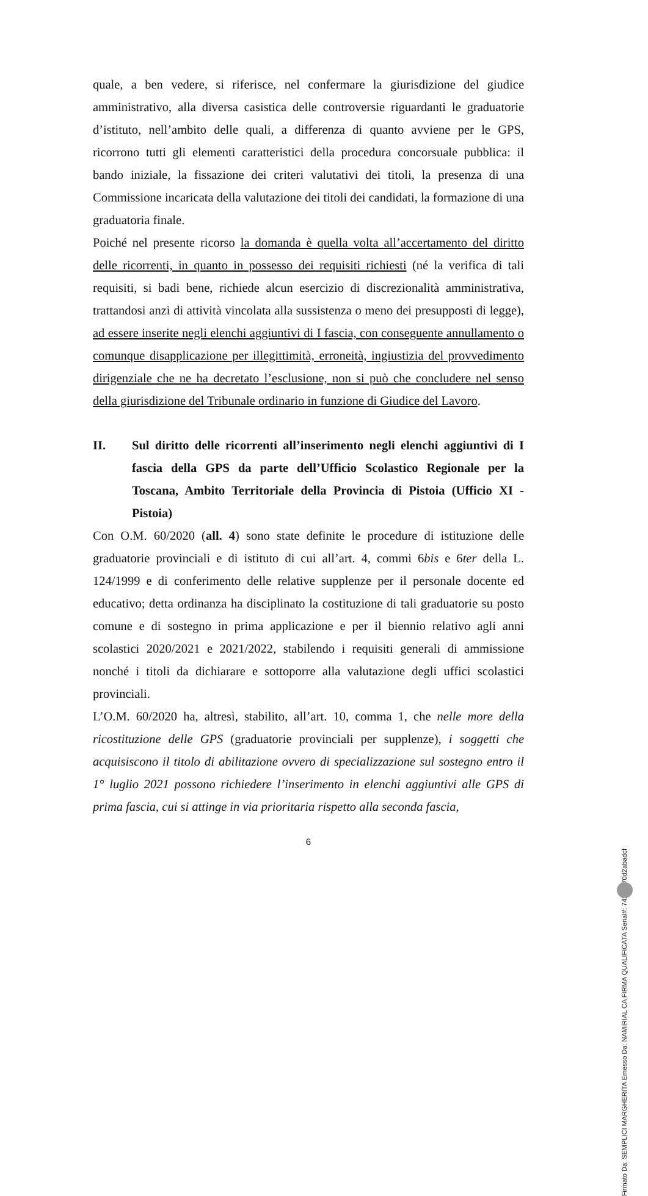quale, a ben vedere, si riferisce, nel confermare la giurisdizione del giudice amministrativo, alla diversa casistica delle controversie riguardanti le graduatorie d’istituto, nell’ambito delle quali, a differenza di quanto avviene per le GPS, ricorrono tutti gli elementi caratteristici della procedura concorsuale pubblica: il bando iniziale, la fissazione dei criteri valutativi dei titoli, la presenza di una Commissione incaricata della valutazione dei titoli dei candidati, la formazione di una graduatoria finale.
Poiché nel presente ricorso la domanda è quella volta all’accertamento del diritto delle ricorrenti, in quanto in possesso dei requisiti richiesti (né la verifica di tali requisiti, si badi bene, richiede alcun esercizio di discrezionalità amministrativa, trattandosi anzi di attività vincolata alla sussistenza o meno dei presupposti di legge), ad essere inserite negli elenchi aggiuntivi di I fascia, con conseguente annullamento o comunque disapplicazione per illegittimità, erroneità, ingiustizia del provvedimento dirigenziale che ne ha decretato l’esclusione, non si può che concludere nel senso della giurisdizione del Tribunale ordinario in funzione di Giudice del Lavoro.
II. Sul diritto delle ricorrenti all’inserimento negli elenchi aggiuntivi di I fascia della GPS da parte dell’Ufficio Scolastico Regionale per la Toscana, Ambito Territoriale della Provincia di Pistoia (Ufficio XI - Pistoia)
Con O.M. 60/2020 (all. 4) sono state definite le procedure di istituzione delle graduatorie provinciali e di istituto di cui all’art. 4, commi 6bis e 6ter della L. 124/1999 e di conferimento delle relative supplenze per il personale docente ed educativo; detta ordinanza ha disciplinato la costituzione di tali graduatorie su posto comune e di sostegno in prima applicazione e per il biennio relativo agli anni scolastici 2020/2021 e 2021/2022, stabilendo i requisiti generali di ammissione nonché i titoli da dichiarare e sottoporre alla valutazione degli uffici scolastici provinciali.
L’O.M. 60/2020 ha, altresì, stabilito, all’art. 10, comma 1, che nelle more della ricostituzione delle GPS (graduatorie provinciali per supplenze), i soggetti che acquisiscono il titolo di abilitazione ovvero di specializzazione sul sostegno entro il 1° luglio 2021 possono richiedere l’inserimento in elenchi aggiuntivi alle GPS di prima fascia, cui si attinge in via prioritaria rispetto alla seconda fascia,
6
Firmato Da: SEMPLICI MARGHERITA Emesso Da: NAMIRIAL CA FIRMA QUALIFICATA Serial#: 74239170d2abadcf